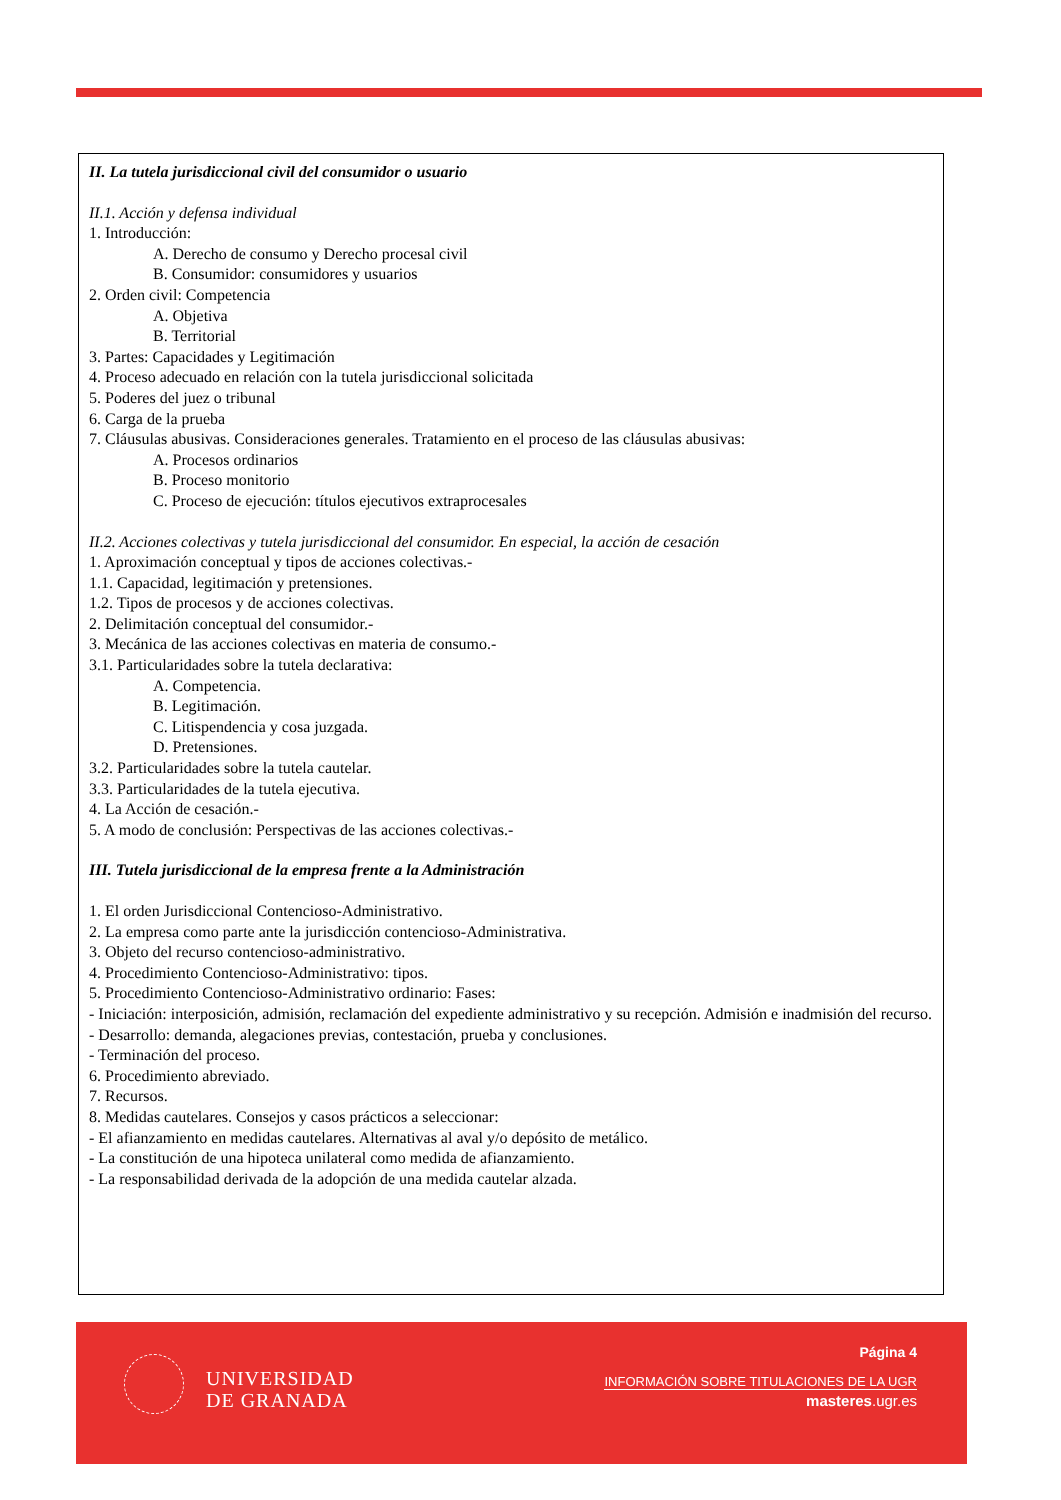II. La tutela jurisdiccional civil del consumidor o usuario
II.1. Acción y defensa individual
1. Introducción:
A. Derecho de consumo y Derecho procesal civil
B. Consumidor: consumidores y usuarios
2. Orden civil: Competencia
A. Objetiva
B. Territorial
3. Partes: Capacidades y Legitimación
4. Proceso adecuado en relación con la tutela jurisdiccional solicitada
5. Poderes del juez o tribunal
6. Carga de la prueba
7. Cláusulas abusivas. Consideraciones generales. Tratamiento en el proceso de las cláusulas abusivas:
A. Procesos ordinarios
B. Proceso monitorio
C. Proceso de ejecución: títulos ejecutivos extraprocesales
II.2. Acciones colectivas y tutela jurisdiccional del consumidor. En especial, la acción de cesación
1. Aproximación conceptual y tipos de acciones colectivas.-
1.1. Capacidad, legitimación y pretensiones.
1.2. Tipos de procesos y de acciones colectivas.
2. Delimitación conceptual del consumidor.-
3. Mecánica de las acciones colectivas en materia de consumo.-
3.1. Particularidades sobre la tutela declarativa:
A. Competencia.
B. Legitimación.
C. Litispendencia y cosa juzgada.
D. Pretensiones.
3.2. Particularidades sobre la tutela cautelar.
3.3. Particularidades de la tutela ejecutiva.
4. La Acción de cesación.-
5. A modo de conclusión: Perspectivas de las acciones colectivas.-
III. Tutela jurisdiccional de la empresa frente a la Administración
1. El orden Jurisdiccional Contencioso-Administrativo.
2. La empresa como parte ante la jurisdicción contencioso-Administrativa.
3. Objeto del recurso contencioso-administrativo.
4. Procedimiento Contencioso-Administrativo: tipos.
5. Procedimiento Contencioso-Administrativo ordinario: Fases:
- Iniciación: interposición, admisión, reclamación del expediente administrativo y su recepción. Admisión e inadmisión del recurso.
- Desarrollo: demanda, alegaciones previas, contestación, prueba y conclusiones.
- Terminación del proceso.
6. Procedimiento abreviado.
7. Recursos.
8. Medidas cautelares. Consejos y casos prácticos a seleccionar:
- El afianzamiento en medidas cautelares. Alternativas al aval y/o depósito de metálico.
- La constitución de una hipoteca unilateral como medida de afianzamiento.
- La responsabilidad derivada de la adopción de una medida cautelar alzada.
UNIVERSIDAD
DE GRANADA
Página 4
INFORMACIÓN SOBRE TITULACIONES DE LA UGR
masteres.ugr.es